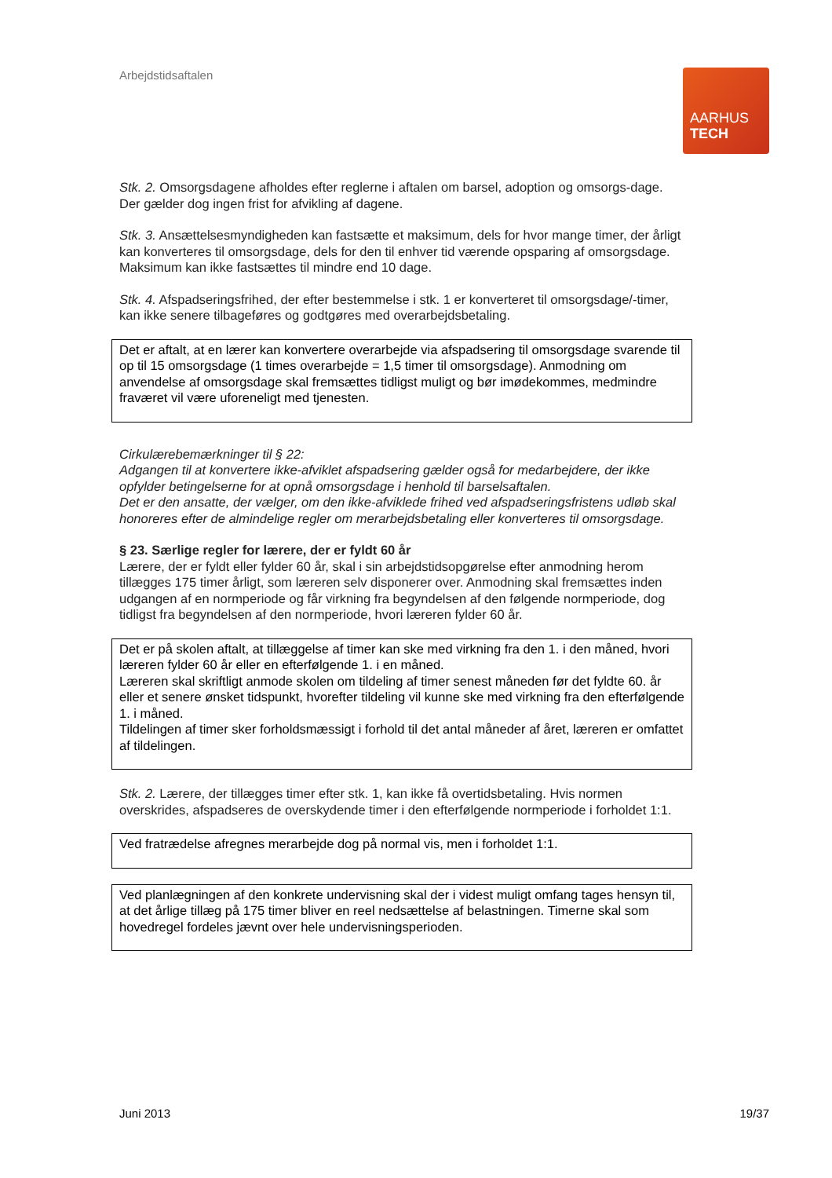Arbejdstidsaftalen
AARHUS
TECH
Stk. 2. Omsorgsdagene afholdes efter reglerne i aftalen om barsel, adoption og omsorgs-dage. Der gælder dog ingen frist for afvikling af dagene.
Stk. 3. Ansættelsesmyndigheden kan fastsætte et maksimum, dels for hvor mange timer, der årligt kan konverteres til omsorgsdage, dels for den til enhver tid værende opsparing af omsorgsdage. Maksimum kan ikke fastsættes til mindre end 10 dage.
Stk. 4. Afspadseringsfrihed, der efter bestemmelse i stk. 1 er konverteret til omsorgsdage/-timer, kan ikke senere tilbageføres og godtgøres med overarbejdsbetaling.
Det er aftalt, at en lærer kan konvertere overarbejde via afspadsering til omsorgsdage svarende til op til 15 omsorgsdage (1 times overarbejde = 1,5 timer til omsorgsdage). Anmodning om anvendelse af omsorgsdage skal fremsættes tidligst muligt og bør imødekommes, medmindre fraværet vil være uforeneligt med tjenesten.
Cirkulærebemærkninger til § 22:
Adgangen til at konvertere ikke-afviklet afspadsering gælder også for medarbejdere, der ikke opfylder betingelserne for at opnå omsorgsdage i henhold til barselsaftalen.
Det er den ansatte, der vælger, om den ikke-afviklede frihed ved afspadseringsfristens udløb skal honoreres efter de almindelige regler om merarbejdsbetaling eller konverteres til omsorgsdage.
§ 23. Særlige regler for lærere, der er fyldt 60 år
Lærere, der er fyldt eller fylder 60 år, skal i sin arbejdstidsopgørelse efter anmodning herom tillægges 175 timer årligt, som læreren selv disponerer over. Anmodning skal fremsættes inden udgangen af en normperiode og får virkning fra begyndelsen af den følgende normperiode, dog tidligst fra begyndelsen af den normperiode, hvori læreren fylder 60 år.
Det er på skolen aftalt, at tillæggelse af timer kan ske med virkning fra den 1. i den måned, hvori læreren fylder 60 år eller en efterfølgende 1. i en måned.
Læreren skal skriftligt anmode skolen om tildeling af timer senest måneden før det fyldte 60. år eller et senere ønsket tidspunkt, hvorefter tildeling vil kunne ske med virkning fra den efterfølgende 1. i måned.
Tildelingen af timer sker forholdsmæssigt i forhold til det antal måneder af året, læreren er omfattet af tildelingen.
Stk. 2. Lærere, der tillægges timer efter stk. 1, kan ikke få overtidsbetaling. Hvis normen overskrides, afspadseres de overskydende timer i den efterfølgende normperiode i forholdet 1:1.
Ved fratrædelse afregnes merarbejde dog på normal vis, men i forholdet 1:1.
Ved planlægningen af den konkrete undervisning skal der i videst muligt omfang tages hensyn til, at det årlige tillæg på 175 timer bliver en reel nedsættelse af belastningen. Timerne skal som hovedregel fordeles jævnt over hele undervisningsperioden.
Juni 2013 19/37